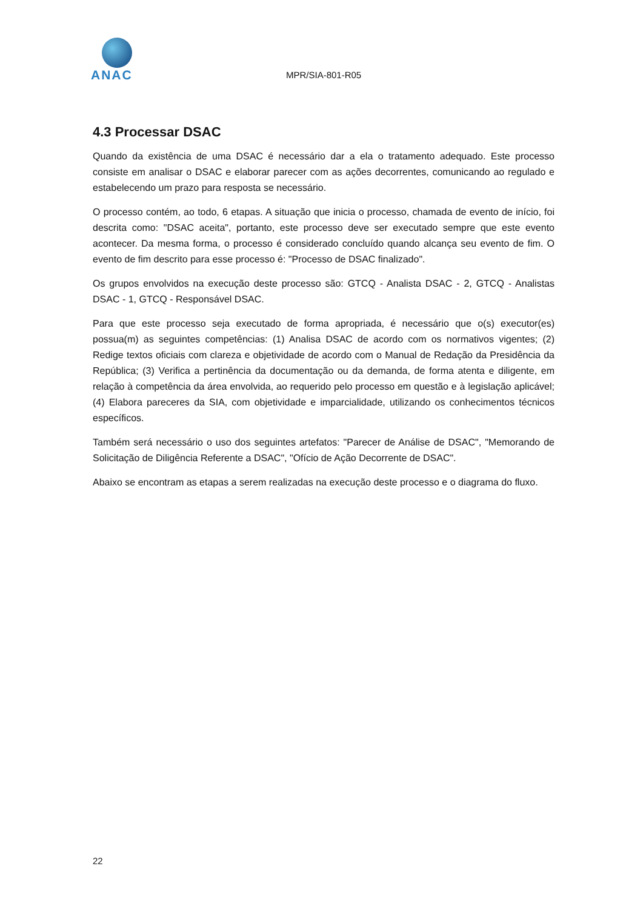ANAC
MPR/SIA-801-R05
4.3 Processar DSAC
Quando da existência de uma DSAC é necessário dar a ela o tratamento adequado. Este processo consiste em analisar o DSAC e elaborar parecer com as ações decorrentes, comunicando ao regulado e estabelecendo um prazo para resposta se necessário.
O processo contém, ao todo, 6 etapas. A situação que inicia o processo, chamada de evento de início, foi descrita como: "DSAC aceita", portanto, este processo deve ser executado sempre que este evento acontecer. Da mesma forma, o processo é considerado concluído quando alcança seu evento de fim. O evento de fim descrito para esse processo é: "Processo de DSAC finalizado".
Os grupos envolvidos na execução deste processo são: GTCQ - Analista DSAC - 2, GTCQ - Analistas DSAC - 1, GTCQ - Responsável DSAC.
Para que este processo seja executado de forma apropriada, é necessário que o(s) executor(es) possua(m) as seguintes competências: (1) Analisa DSAC de acordo com os normativos vigentes; (2) Redige textos oficiais com clareza e objetividade de acordo com o Manual de Redação da Presidência da República; (3) Verifica a pertinência da documentação ou da demanda, de forma atenta e diligente, em relação à competência da área envolvida, ao requerido pelo processo em questão e à legislação aplicável; (4) Elabora pareceres da SIA, com objetividade e imparcialidade, utilizando os conhecimentos técnicos específicos.
Também será necessário o uso dos seguintes artefatos: "Parecer de Análise de DSAC", "Memorando de Solicitação de Diligência Referente a DSAC", "Ofício de Ação Decorrente de DSAC".
Abaixo se encontram as etapas a serem realizadas na execução deste processo e o diagrama do fluxo.
22